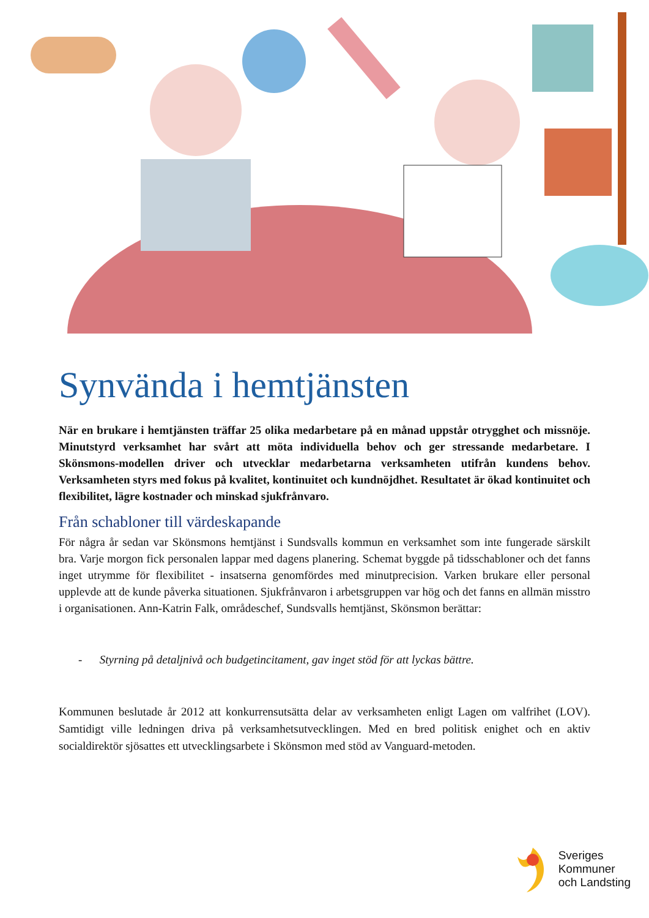Synvända i hemtjänsten
När en brukare i hemtjänsten träffar 25 olika medarbetare på en månad uppstår otrygghet och missnöje. Minutstyrd verksamhet har svårt att möta individuella behov och ger stressande medarbetare. I Skönsmons-modellen driver och utvecklar medarbetarna verksamheten utifrån kundens behov. Verksamheten styrs med fokus på kvalitet, kontinuitet och kundnöjdhet. Resultatet är ökad kontinuitet och flexibilitet, lägre kostnader och minskad sjukfrånvaro.
Från schabloner till värdeskapande
För några år sedan var Skönsmons hemtjänst i Sundsvalls kommun en verksamhet som inte fungerade särskilt bra. Varje morgon fick personalen lappar med dagens planering. Schemat byggde på tidsschabloner och det fanns inget utrymme för flexibilitet - insatserna genomfördes med minutprecision. Varken brukare eller personal upplevde att de kunde påverka situationen. Sjukfrånvaron i arbetsgruppen var hög och det fanns en allmän misstro i organisationen. Ann-Katrin Falk, områdeschef, Sundsvalls hemtjänst, Skönsmon berättar:
- Styrning på detaljnivå och budgetincitament, gav inget stöd för att lyckas bättre.
Kommunen beslutade år 2012 att konkurrensutsätta delar av verksamheten enligt Lagen om valfrihet (LOV). Samtidigt ville ledningen driva på verksamhetsutvecklingen. Med en bred politisk enighet och en aktiv socialdirektör sjösattes ett utvecklingsarbete i Skönsmon med stöd av Vanguard-metoden.
Sveriges
Kommuner
och Landsting